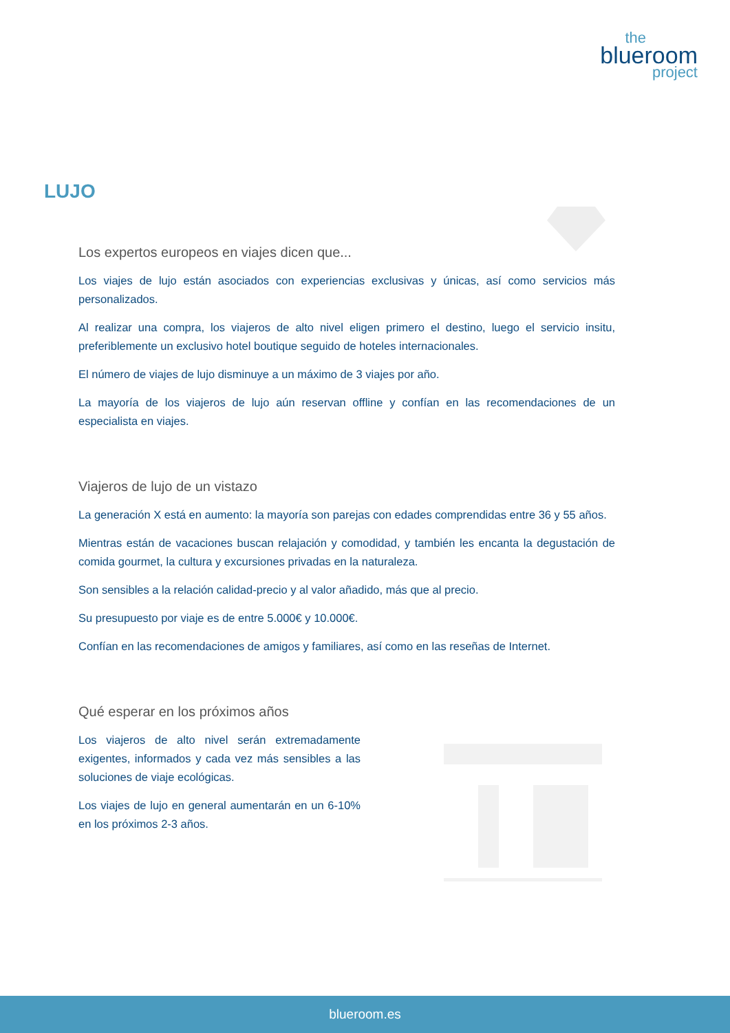the
blueroom
project
LUJO
Los expertos europeos en viajes dicen que...
Los viajes de lujo están asociados con experiencias exclusivas y únicas, así como servicios más personalizados.
Al realizar una compra, los viajeros de alto nivel eligen primero el destino, luego el servicio insitu, preferiblemente un exclusivo hotel boutique seguido de hoteles internacionales.
El número de viajes de lujo disminuye a un máximo de 3 viajes por año.
La mayoría de los viajeros de lujo aún reservan offline y confían en las recomendaciones de un especialista en viajes.
Viajeros de lujo de un vistazo
La generación X está en aumento: la mayoría son parejas con edades comprendidas entre 36 y 55 años.
Mientras están de vacaciones buscan relajación y comodidad, y también les encanta la degustación de comida gourmet, la cultura y excursiones privadas en la naturaleza.
Son sensibles a la relación calidad-precio y al valor añadido, más que al precio.
Su presupuesto por viaje es de entre 5.000€ y 10.000€.
Confían en las recomendaciones de amigos y familiares, así como en las reseñas de Internet.
Qué esperar en los próximos años
Los viajeros de alto nivel serán extremadamente exigentes, informados y cada vez más sensibles a las soluciones de viaje ecológicas.
Los viajes de lujo en general aumentarán en un 6-10% en los próximos 2-3 años.
blueroom.es